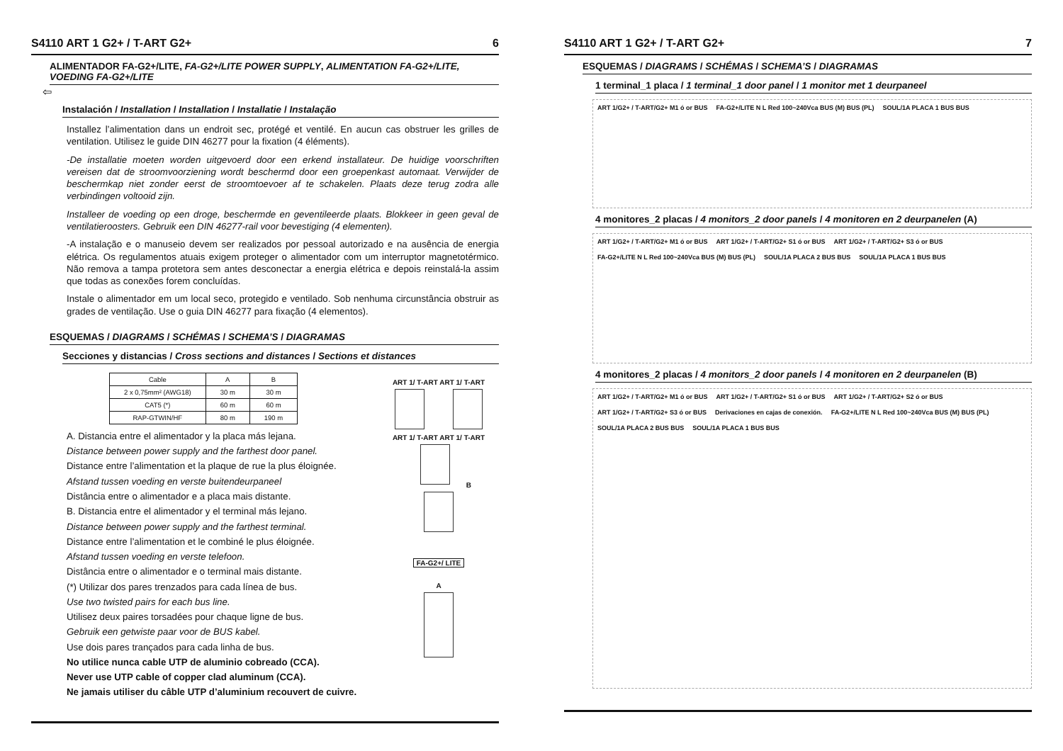S4110 ART 1 G2+ / T-ART G2+ 6
ALIMENTADOR FA-G2+/LITE, FA-G2+/LITE POWER SUPPLY, ALIMENTATION FA-G2+/LITE, VOEDING FA-G2+/LITE
⇦
Instalación / Installation / Installation / Installatie / Instalação
Installez l’alimentation dans un endroit sec, protégé et ventilé. En aucun cas obstruer les grilles de ventilation. Utilisez le guide DIN 46277 pour la fixation (4 éléments).
-De installatie moeten worden uitgevoerd door een erkend installateur. De huidige voorschriften vereisen dat de stroomvoorziening wordt beschermd door een groepenkast automaat. Verwijder de beschermkap niet zonder eerst de stroomtoevoer af te schakelen. Plaats deze terug zodra alle verbindingen voltooid zijn.
Installeer de voeding op een droge, beschermde en geventileerde plaats. Blokkeer in geen geval de ventilatieroosters. Gebruik een DIN 46277-rail voor bevestiging (4 elementen).
-A instalação e o manuseio devem ser realizados por pessoal autorizado e na ausência de energia elétrica. Os regulamentos atuais exigem proteger o alimentador com um interruptor magnetotérmico. Não remova a tampa protetora sem antes desconectar a energia elétrica e depois reinstalá-la assim que todas as conexões forem concluídas.
Instale o alimentador em um local seco, protegido e ventilado. Sob nenhuma circunstância obstruir as grades de ventilação. Use o guia DIN 46277 para fixação (4 elementos).
ESQUEMAS / DIAGRAMS / SCHÉMAS / SCHEMA’S / DIAGRAMAS
Secciones y distancias / Cross sections and distances / Sections et distances
| Cable | A | B |
| --- | --- | --- |
| 2 x 0,75mm² (AWG18) | 30 m | 30 m |
| CAT5 (*) | 60 m | 60 m |
| RAP-GTWIN/HF | 80 m | 190 m |
A. Distancia entre el alimentador y la placa más lejana.
Distance between power supply and the farthest door panel.
Distance entre l’alimentation et la plaque de rue la plus éloignée.
Afstand tussen voeding en verste buitendeurpaneel
Distância entre o alimentador e a placa mais distante.
B. Distancia entre el alimentador y el terminal más lejano.
Distance between power supply and the farthest terminal.
Distance entre l’alimentation et le combiné le plus éloignée.
Afstand tussen voeding en verste telefoon.
Distância entre o alimentador e o terminal mais distante.
(*) Utilizar dos pares trenzados para cada línea de bus.
Use two twisted pairs for each bus line.
Utilisez deux paires torsadées pour chaque ligne de bus.
Gebruik een getwiste paar voor de BUS kabel.
Use dois pares trançados para cada linha de bus.
No utilice nunca cable UTP de aluminio cobreado (CCA).
Never use UTP cable of copper clad aluminum (CCA).
Ne jamais utiliser du câble UTP d’aluminium recouvert de cuivre.
ART 1/ T-ART ART 1/ T-ART
ART 1/ T-ART ART 1/ T-ART
B
FA-G2+/ LITE
A
S4110 ART 1 G2+ / T-ART G2+ 7
ESQUEMAS / DIAGRAMS / SCHÉMAS / SCHEMA’S / DIAGRAMAS
1 terminal_1 placa / 1 terminal_1 door panel / 1 monitor met 1 deurpaneel
ART 1/G2+ / T-ART/G2+ M1 ó or BUS FA-G2+/LITE N L Red 100~240Vca BUS (M) BUS (PL) SOUL/1A PLACA 1 BUS BUS
4 monitores_2 placas / 4 monitors_2 door panels / 4 monitoren en 2 deurpanelen (A)
ART 1/G2+ / T-ART/G2+ M1 ó or BUS ART 1/G2+ / T-ART/G2+ S1 ó or BUS ART 1/G2+ / T-ART/G2+ S3 ó or BUS FA-G2+/LITE N L Red 100~240Vca BUS (M) BUS (PL) SOUL/1A PLACA 2 BUS BUS SOUL/1A PLACA 1 BUS BUS
4 monitores_2 placas / 4 monitors_2 door panels / 4 monitoren en 2 deurpanelen (B)
ART 1/G2+ / T-ART/G2+ M1 ó or BUS ART 1/G2+ / T-ART/G2+ S1 ó or BUS ART 1/G2+ / T-ART/G2+ S2 ó or BUS ART 1/G2+ / T-ART/G2+ S3 ó or BUS Derivaciones en cajas de conexión. FA-G2+/LITE N L Red 100~240Vca BUS (M) BUS (PL) SOUL/1A PLACA 2 BUS BUS SOUL/1A PLACA 1 BUS BUS